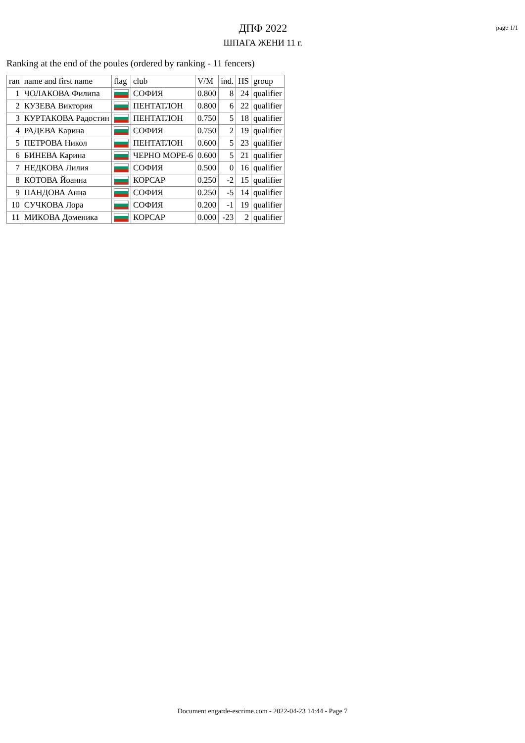ДПФ 2022
ШПАГА ЖЕНИ 11 г.
page 1/1
Ranking at the end of the poules (ordered by ranking - 11 fencers)
| ran | name and first name | flag | club | V/M | ind. | HS | group |
| --- | --- | --- | --- | --- | --- | --- | --- |
| 1 | ЧОЛАКОВА Филипа | | СОФИЯ | 0.800 | 8 | 24 | qualifier |
| 2 | КУЗЕВА Виктория | | ПЕНТАТЛОН | 0.800 | 6 | 22 | qualifier |
| 3 | КУРТАКОВА Радостин | | ПЕНТАТЛОН | 0.750 | 5 | 18 | qualifier |
| 4 | РАДЕВА Карина | | СОФИЯ | 0.750 | 2 | 19 | qualifier |
| 5 | ПЕТРОВА Никол | | ПЕНТАТЛОН | 0.600 | 5 | 23 | qualifier |
| 6 | БИНЕВА Карина | | ЧЕРНО МОРЕ-6 | 0.600 | 5 | 21 | qualifier |
| 7 | НЕДКОВА Лилия | | СОФИЯ | 0.500 | 0 | 16 | qualifier |
| 8 | КОТОВА Йоанна | | КОРСАР | 0.250 | -2 | 15 | qualifier |
| 9 | ПАНДОВА Анна | | СОФИЯ | 0.250 | -5 | 14 | qualifier |
| 10 | СУЧКОВА Лора | | СОФИЯ | 0.200 | -1 | 19 | qualifier |
| 11 | МИКОВА Доменика | | КОРСАР | 0.000 | -23 | 2 | qualifier |
Document engarde-escrime.com - 2022-04-23 14:44 - Page 7